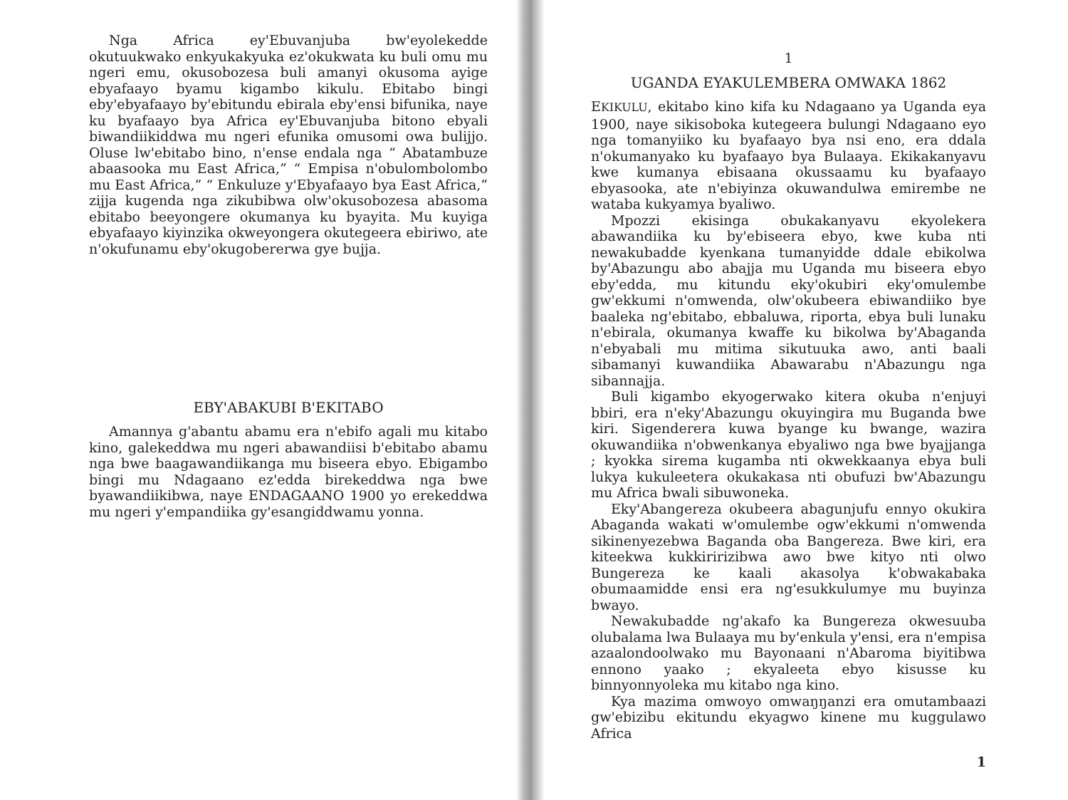Nga Africa ey'Ebuvanjuba bw'eyolekedde okutuukwako enkyukakyuka ez'okukwata ku buli omu mu ngeri emu, okusobozesa buli amanyi okusoma ayige ebyafaayo byamu kigambo kikulu. Ebitabo bingi eby'ebyafaayo by'ebitundu ebirala eby'ensi bifunika, naye ku byafaayo bya Africa ey'Ebuvanjuba bitono ebyali biwandiikiddwa mu ngeri efunika omusomi owa bulijjo. Oluse lw'ebitabo bino, n'ense endala nga “ Abatambuze abaasooka mu East Africa,” “ Empisa n'obulombolombo mu East Africa,” “ Enkuluze y'Ebyafaayo bya East Africa,” zijja kugenda nga zikubibwa olw'okusobozesa abasoma ebitabo beeyongere okumanya ku byayita. Mu kuyiga ebyafaayo kiyinzika okweyongera okutegeera ebiriwo, ate n'okufunamu eby'okugobererwa gye bujja.
EBY'ABAKUBI B'EKITABO
Amannya g'abantu abamu era n'ebifo agali mu kitabo kino, galekeddwa mu ngeri abawandiisi b'ebitabo abamu nga bwe baagawandiikanga mu biseera ebyo. Ebigambo bingi mu Ndagaano ez'edda birekeddwa nga bwe byawandiikibwa, naye ENDAGAANO 1900 yo erekeddwa mu ngeri y'empandiika gy'esangiddwamu yonna.
1
UGANDA EYAKULEMBERA OMWAKA 1862
EKIKULU, ekitabo kino kifa ku Ndagaano ya Uganda eya 1900, naye sikisoboka kutegeera bulungi Ndagaano eyo nga tomanyiiko ku byafaayo bya nsi eno, era ddala n'okumanyako ku byafaayo bya Bulaaya. Ekikakanyavu kwe kumanya ebisaana okussaamu ku byafaayo ebyasooka, ate n'ebiyinza okuwandulwa emirembe ne wataba kukyamya byaliwo.
Mpozzi ekisinga obukakanyavu ekyolekera abawandiika ku by'ebiseera ebyo, kwe kuba nti newakubadde kyenkana tumanyidde ddale ebikolwa by'Abazungu abo abajja mu Uganda mu biseera ebyo eby'edda, mu kitundu eky'okubiri eky'omulembe gw'ekkumi n'omwenda, olw'okubeera ebiwandiiko bye baaleka ng'ebitabo, ebbaluwa, riporta, ebya buli lunaku n'ebirala, okumanya kwaffe ku bikolwa by'Abaganda n'ebyabali mu mitima sikutuuka awo, anti baali sibamanyi kuwandiika Abawarabu n'Abazungu nga sibannajja.
Buli kigambo ekyogerwako kitera okuba n'enjuyi bbiri, era n'eky'Abazungu okuyingira mu Buganda bwe kiri. Sigenderera kuwa byange ku bwange, wazira okuwandiika n'obwenkanya ebyaliwo nga bwe byajjanga ; kyokka sirema kugamba nti okwekkaanya ebya buli lukya kukuleetera okukakasa nti obufuzi bw'Abazungu mu Africa bwali sibuwoneka.
Eky'Abangereza okubeera abagunjufu ennyo okukira Abaganda wakati w'omulembe ogw'ekkumi n'omwenda sikinenyezebwa Baganda oba Bangereza. Bwe kiri, era kiteekwa kukkiririzibwa awo bwe kityo nti olwo Bungereza ke kaali akasolya k'obwakabaka obumaamidde ensi era ng'esukkulumye mu buyinza bwayo.
Newakubadde ng'akafo ka Bungereza okwesuuba olubalama lwa Bulaaya mu by'enkula y'ensi, era n'empisa azaalondoolwako mu Bayonaani n'Abaroma biyitibwa ennono yaako ; ekyaleeta ebyo kisusse ku binnyonnyoleka mu kitabo nga kino.
Kya mazima omwoyo omwaŋŋanzi era omutambaazi gw'ebizibu ekitundu ekyagwo kinene mu kuggulawo Africa
1